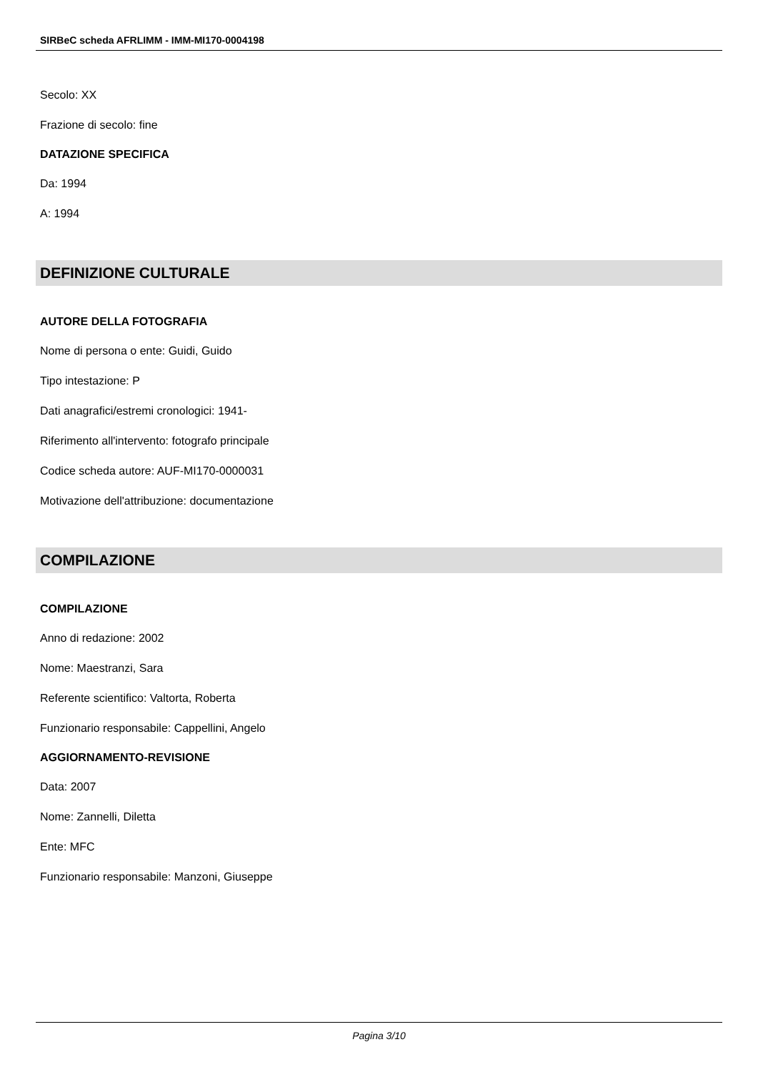SIRBeC scheda AFRLIMM - IMM-MI170-0004198
Secolo: XX
Frazione di secolo: fine
DATAZIONE SPECIFICA
Da: 1994
A: 1994
DEFINIZIONE CULTURALE
AUTORE DELLA FOTOGRAFIA
Nome di persona o ente: Guidi, Guido
Tipo intestazione: P
Dati anagrafici/estremi cronologici: 1941-
Riferimento all'intervento: fotografo principale
Codice scheda autore: AUF-MI170-0000031
Motivazione dell'attribuzione: documentazione
COMPILAZIONE
COMPILAZIONE
Anno di redazione: 2002
Nome: Maestranzi, Sara
Referente scientifico: Valtorta, Roberta
Funzionario responsabile: Cappellini, Angelo
AGGIORNAMENTO-REVISIONE
Data: 2007
Nome: Zannelli, Diletta
Ente: MFC
Funzionario responsabile: Manzoni, Giuseppe
Pagina 3/10